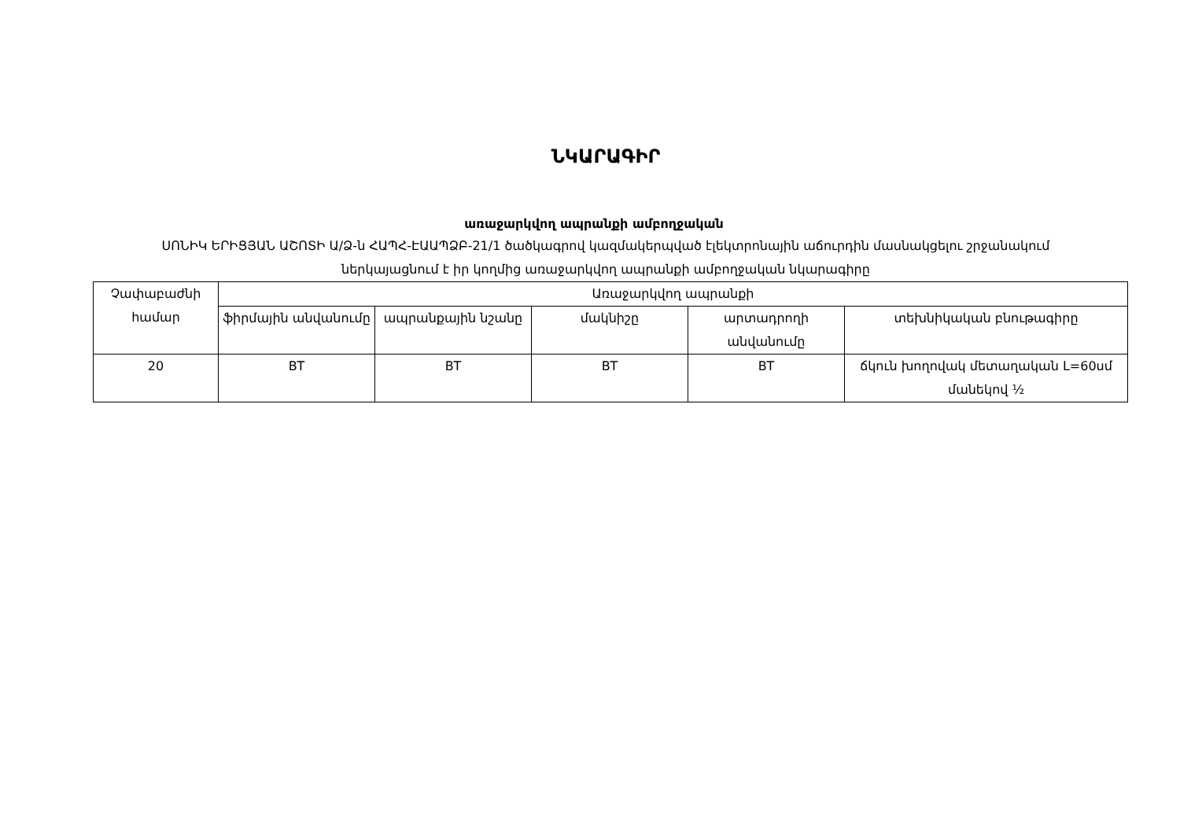ՆԿԱՐԱԳԻՐ
առաջարկվող ապրանքի ամբողջական
ՍՈՆԻԿ ԵՐԻՑՅԱՆ ԱՇՈՏԻ Ա/Ձ-ն ՀԱՊՀ-ԷԱԱՊՁԲ-21/1 ծածկագրով կազմակերպված էլեկտրոնային աճուրդին մասնակցելու շրջանակում ներկայացնում է իր կողմից առաջարկվող ապրանքի ամբողջական նկարագիրը
| Չափաբաժնի համար | Առաջարկվող ապրանքի | | | | |
| --- | --- | --- | --- | --- | --- |
| | ֆիրմային անվանումը | ապրանքային նշանը | մակնիշը | արտադրողի անվանումը | տեխնիկական բնութագիրը |
| 20 | BT | BT | BT | BT | ճկուն խողովակ մետաղական L=60սմ մանեկով ½ |